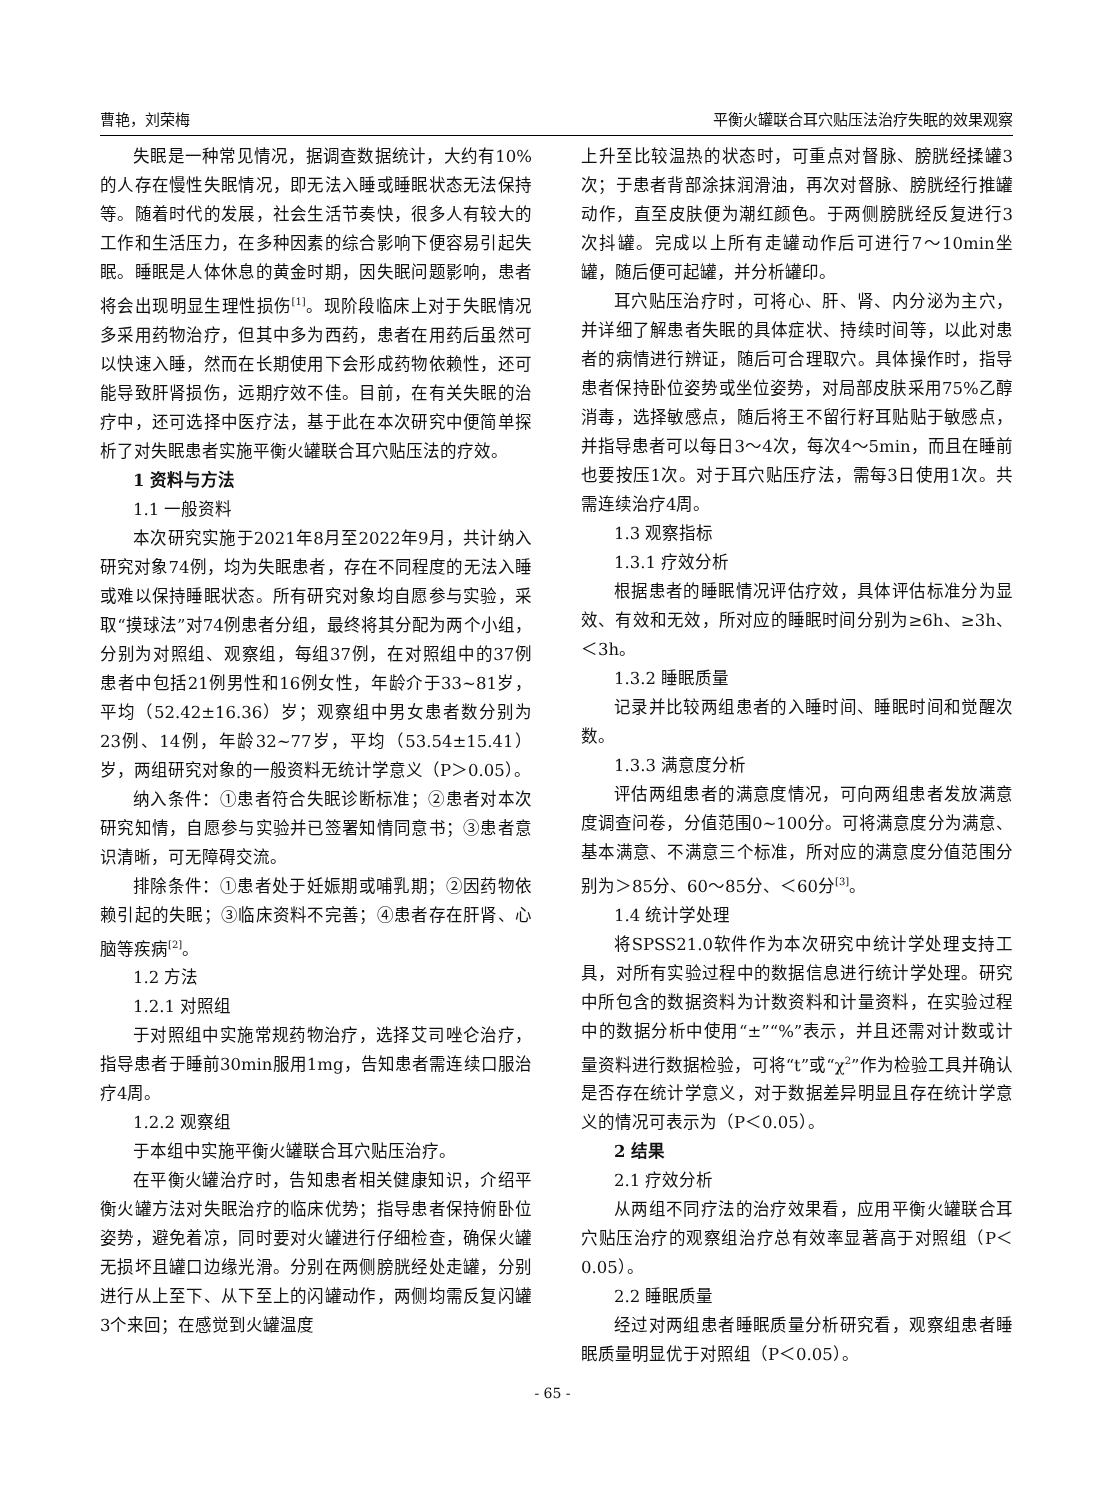曹艳，刘荣梅 平衡火罐联合耳穴贴压法治疗失眠的效果观察
失眠是一种常见情况，据调查数据统计，大约有10%的人存在慢性失眠情况，即无法入睡或睡眠状态无法保持等。随着时代的发展，社会生活节奏快，很多人有较大的工作和生活压力，在多种因素的综合影响下便容易引起失眠。睡眠是人体休息的黄金时期，因失眠问题影响，患者将会出现明显生理性损伤<sup>[1]</sup>。现阶段临床上对于失眠情况多采用药物治疗，但其中多为西药，患者在用药后虽然可以快速入睡，然而在长期使用下会形成药物依赖性，还可能导致肝肾损伤，远期疗效不佳。目前，在有关失眠的治疗中，还可选择中医疗法，基于此在本次研究中便简单探析了对失眠患者实施平衡火罐联合耳穴贴压法的疗效。
1 资料与方法
1.1 一般资料
本次研究实施于2021年8月至2022年9月，共计纳入研究对象74例，均为失眠患者，存在不同程度的无法入睡或难以保持睡眠状态。所有研究对象均自愿参与实验，采取“摸球法”对74例患者分组，最终将其分配为两个小组，分别为对照组、观察组，每组37例，在对照组中的37例患者中包括21例男性和16例女性，年龄介于33~81岁，平均（52.42±16.36）岁；观察组中男女患者数分别为23例、14例，年龄32~77岁，平均（53.54±15.41）岁，两组研究对象的一般资料无统计学意义（P＞0.05）。
纳入条件：①患者符合失眠诊断标准；②患者对本次研究知情，自愿参与实验并已签署知情同意书；③患者意识清晰，可无障碍交流。
排除条件：①患者处于妊娠期或哺乳期；②因药物依赖引起的失眠；③临床资料不完善；④患者存在肝肾、心脑等疾病<sup>[2]</sup>。
1.2 方法
1.2.1 对照组
于对照组中实施常规药物治疗，选择艾司唑仑治疗，指导患者于睡前30min服用1mg，告知患者需连续口服治疗4周。
1.2.2 观察组
于本组中实施平衡火罐联合耳穴贴压治疗。
在平衡火罐治疗时，告知患者相关健康知识，介绍平衡火罐方法对失眠治疗的临床优势；指导患者保持俯卧位姿势，避免着凉，同时要对火罐进行仔细检查，确保火罐无损坏且罐口边缘光滑。分别在两侧膀胱经处走罐，分别进行从上至下、从下至上的闪罐动作，两侧均需反复闪罐3个来回；在感觉到火罐温度
上升至比较温热的状态时，可重点对督脉、膀胱经揉罐3次；于患者背部涂抹润滑油，再次对督脉、膀胱经行推罐动作，直至皮肤便为潮红颜色。于两侧膀胱经反复进行3次抖罐。完成以上所有走罐动作后可进行7～10min坐罐，随后便可起罐，并分析罐印。
耳穴贴压治疗时，可将心、肝、肾、内分泌为主穴，并详细了解患者失眠的具体症状、持续时间等，以此对患者的病情进行辨证，随后可合理取穴。具体操作时，指导患者保持卧位姿势或坐位姿势，对局部皮肤采用75%乙醇消毒，选择敏感点，随后将王不留行籽耳贴贴于敏感点，并指导患者可以每日3～4次，每次4～5min，而且在睡前也要按压1次。对于耳穴贴压疗法，需每3日使用1次。共需连续治疗4周。
1.3 观察指标
1.3.1 疗效分析
根据患者的睡眠情况评估疗效，具体评估标准分为显效、有效和无效，所对应的睡眠时间分别为≥6h、≥3h、＜3h。
1.3.2 睡眠质量
记录并比较两组患者的入睡时间、睡眠时间和觉醒次数。
1.3.3 满意度分析
评估两组患者的满意度情况，可向两组患者发放满意度调查问卷，分值范围0~100分。可将满意度分为满意、基本满意、不满意三个标准，所对应的满意度分值范围分别为＞85分、60～85分、＜60分<sup>[3]</sup>。
1.4 统计学处理
将SPSS21.0软件作为本次研究中统计学处理支持工具，对所有实验过程中的数据信息进行统计学处理。研究中所包含的数据资料为计数资料和计量资料，在实验过程中的数据分析中使用“±”“%”表示，并且还需对计数或计量资料进行数据检验，可将“t”或“χ<sup>2</sup>”作为检验工具并确认是否存在统计学意义，对于数据差异明显且存在统计学意义的情况可表示为（P＜0.05）。
2 结果
2.1 疗效分析
从两组不同疗法的治疗效果看，应用平衡火罐联合耳穴贴压治疗的观察组治疗总有效率显著高于对照组（P＜0.05）。
2.2 睡眠质量
经过对两组患者睡眠质量分析研究看，观察组患者睡眠质量明显优于对照组（P＜0.05）。
- 65 -